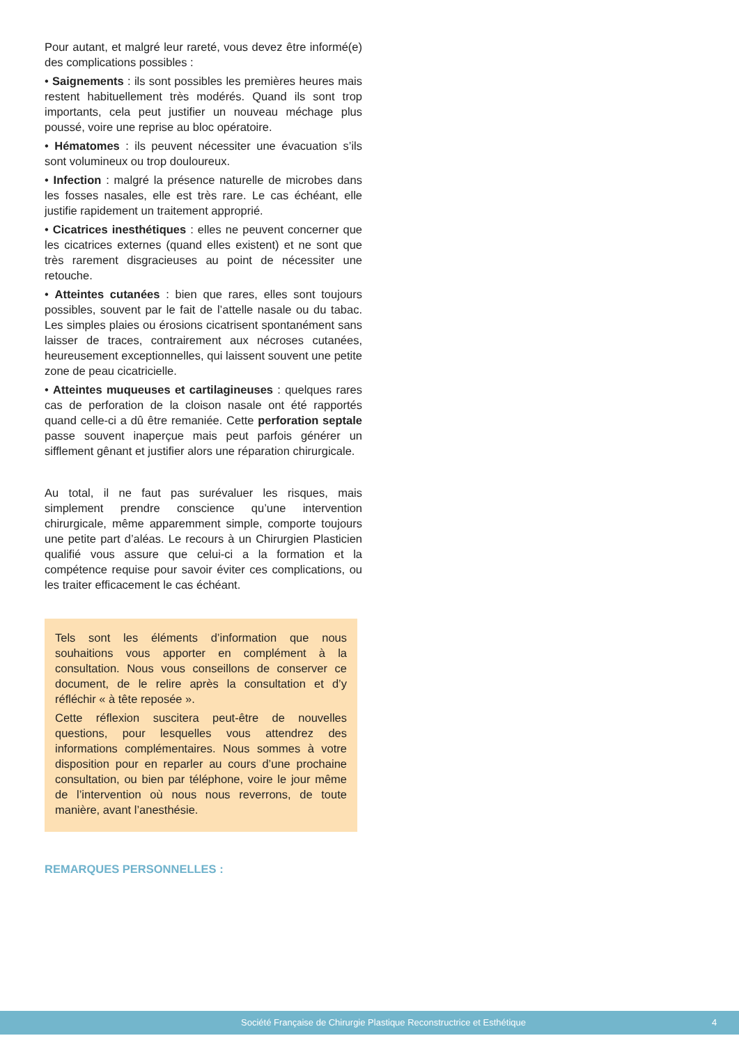Pour autant, et malgré leur rareté, vous devez être informé(e) des complications possibles :
• Saignements : ils sont possibles les premières heures mais restent habituellement très modérés. Quand ils sont trop importants, cela peut justifier un nouveau méchage plus poussé, voire une reprise au bloc opératoire.
• Hématomes : ils peuvent nécessiter une évacuation s’ils sont volumineux ou trop douloureux.
• Infection : malgré la présence naturelle de microbes dans les fosses nasales, elle est très rare. Le cas échéant, elle justifie rapidement un traitement approprié.
• Cicatrices inesthétiques : elles ne peuvent concerner que les cicatrices externes (quand elles existent) et ne sont que très rarement disgracieuses au point de nécessiter une retouche.
• Atteintes cutanées : bien que rares, elles sont toujours possibles, souvent par le fait de l’attelle nasale ou du tabac. Les simples plaies ou érosions cicatrisent spontanément sans laisser de traces, contrairement aux nécroses cutanées, heureusement exceptionnelles, qui laissent souvent une petite zone de peau cicatricielle.
• Atteintes muqueuses et cartilagineuses : quelques rares cas de perforation de la cloison nasale ont été rapportés quand celle-ci a dû être remaniée. Cette perforation septale passe souvent inaperçue mais peut parfois générer un sifflement gênant et justifier alors une réparation chirurgicale.
Au total, il ne faut pas surévaluer les risques, mais simplement prendre conscience qu’une intervention chirurgicale, même apparemment simple, comporte toujours une petite part d’aléas. Le recours à un Chirurgien Plasticien qualifié vous assure que celui-ci a la formation et la compétence requise pour savoir éviter ces complications, ou les traiter efficacement le cas échéant.
Tels sont les éléments d’information que nous souhaitions vous apporter en complément à la consultation. Nous vous conseillons de conserver ce document, de le relire après la consultation et d’y réfléchir « à tête reposée ».
Cette réflexion suscitera peut-être de nouvelles questions, pour lesquelles vous attendrez des informations complémentaires. Nous sommes à votre disposition pour en reparler au cours d’une prochaine consultation, ou bien par téléphone, voire le jour même de l’intervention où nous nous reverrons, de toute manière, avant l’anesthésie.
REMARQUES PERSONNELLES :
Société Française de Chirurgie Plastique Reconstructrice et Esthétique 4